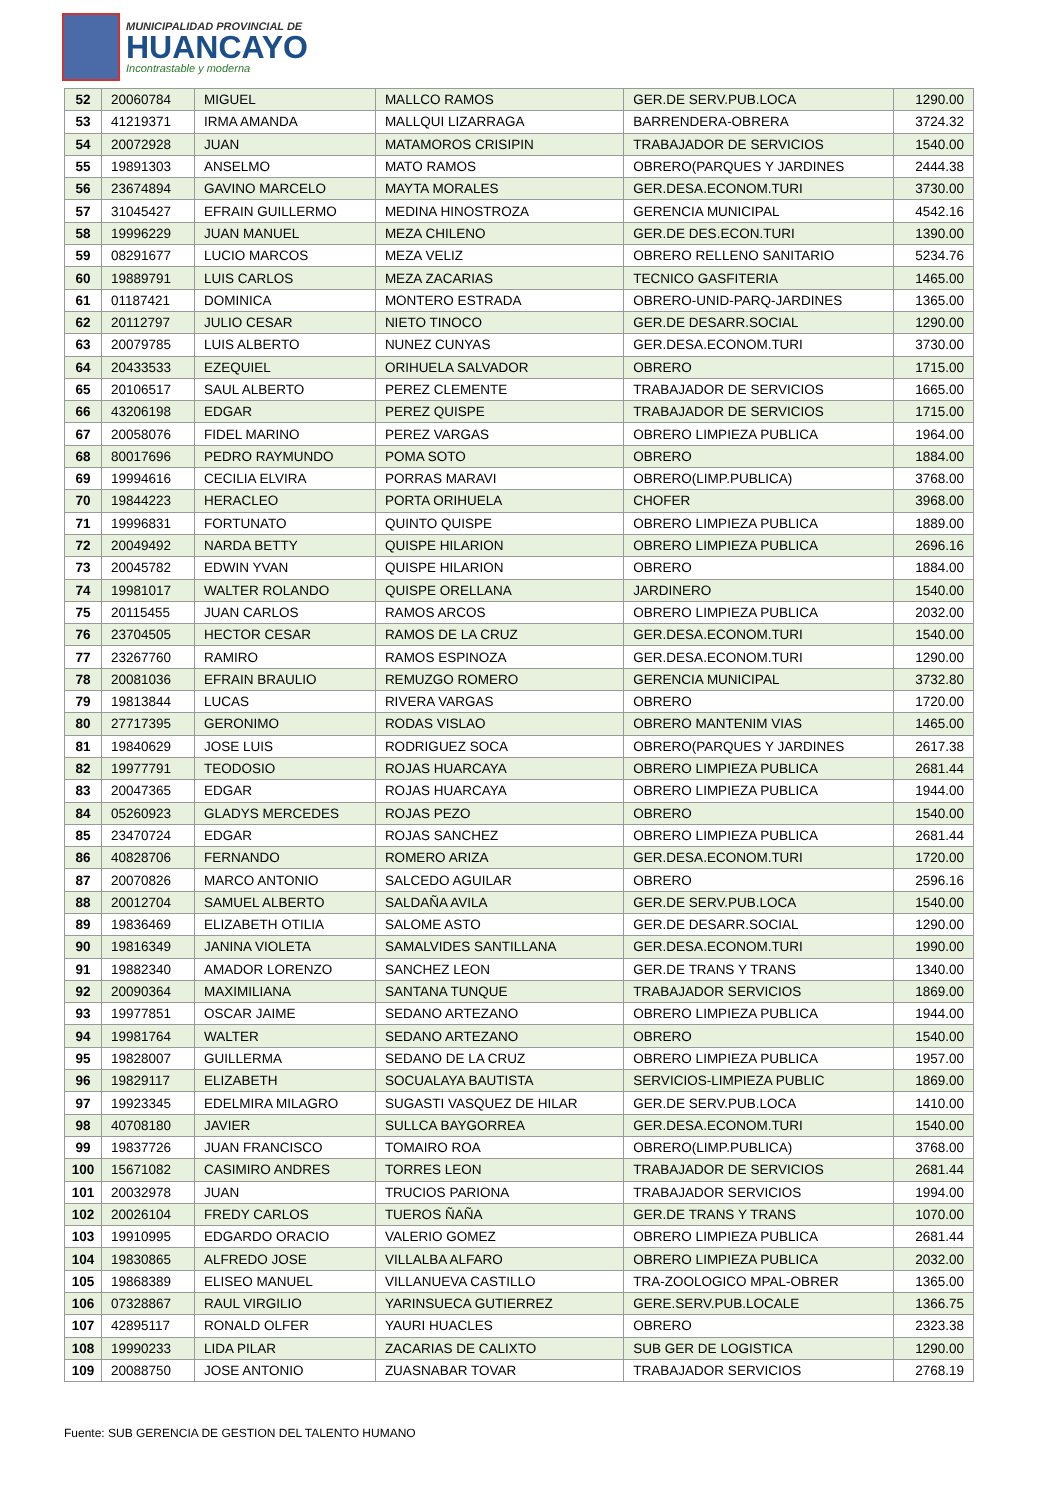MUNICIPALIDAD PROVINCIAL DE
HUANCAYO
Incontrastable y moderna
| 52 | 20060784 | MIGUEL | MALLCO RAMOS | GER.DE SERV.PUB.LOCA | 1290.00 |
| 53 | 41219371 | IRMA AMANDA | MALLQUI LIZARRAGA | BARRENDERA-OBRERA | 3724.32 |
| 54 | 20072928 | JUAN | MATAMOROS CRISIPIN | TRABAJADOR DE SERVICIOS | 1540.00 |
| 55 | 19891303 | ANSELMO | MATO RAMOS | OBRERO(PARQUES Y JARDINES | 2444.38 |
| 56 | 23674894 | GAVINO MARCELO | MAYTA MORALES | GER.DESA.ECONOM.TURI | 3730.00 |
| 57 | 31045427 | EFRAIN GUILLERMO | MEDINA HINOSTROZA | GERENCIA MUNICIPAL | 4542.16 |
| 58 | 19996229 | JUAN MANUEL | MEZA CHILENO | GER.DE DES.ECON.TURI | 1390.00 |
| 59 | 08291677 | LUCIO MARCOS | MEZA VELIZ | OBRERO RELLENO SANITARIO | 5234.76 |
| 60 | 19889791 | LUIS CARLOS | MEZA ZACARIAS | TECNICO GASFITERIA | 1465.00 |
| 61 | 01187421 | DOMINICA | MONTERO ESTRADA | OBRERO-UNID-PARQ-JARDINES | 1365.00 |
| 62 | 20112797 | JULIO CESAR | NIETO TINOCO | GER.DE DESARR.SOCIAL | 1290.00 |
| 63 | 20079785 | LUIS ALBERTO | NUNEZ CUNYAS | GER.DESA.ECONOM.TURI | 3730.00 |
| 64 | 20433533 | EZEQUIEL | ORIHUELA SALVADOR | OBRERO | 1715.00 |
| 65 | 20106517 | SAUL ALBERTO | PEREZ CLEMENTE | TRABAJADOR DE SERVICIOS | 1665.00 |
| 66 | 43206198 | EDGAR | PEREZ QUISPE | TRABAJADOR DE SERVICIOS | 1715.00 |
| 67 | 20058076 | FIDEL MARINO | PEREZ VARGAS | OBRERO LIMPIEZA PUBLICA | 1964.00 |
| 68 | 80017696 | PEDRO RAYMUNDO | POMA SOTO | OBRERO | 1884.00 |
| 69 | 19994616 | CECILIA ELVIRA | PORRAS MARAVI | OBRERO(LIMP.PUBLICA) | 3768.00 |
| 70 | 19844223 | HERACLEO | PORTA ORIHUELA | CHOFER | 3968.00 |
| 71 | 19996831 | FORTUNATO | QUINTO QUISPE | OBRERO LIMPIEZA PUBLICA | 1889.00 |
| 72 | 20049492 | NARDA BETTY | QUISPE HILARION | OBRERO LIMPIEZA PUBLICA | 2696.16 |
| 73 | 20045782 | EDWIN YVAN | QUISPE HILARION | OBRERO | 1884.00 |
| 74 | 19981017 | WALTER ROLANDO | QUISPE ORELLANA | JARDINERO | 1540.00 |
| 75 | 20115455 | JUAN CARLOS | RAMOS ARCOS | OBRERO LIMPIEZA PUBLICA | 2032.00 |
| 76 | 23704505 | HECTOR CESAR | RAMOS DE LA CRUZ | GER.DESA.ECONOM.TURI | 1540.00 |
| 77 | 23267760 | RAMIRO | RAMOS ESPINOZA | GER.DESA.ECONOM.TURI | 1290.00 |
| 78 | 20081036 | EFRAIN BRAULIO | REMUZGO ROMERO | GERENCIA MUNICIPAL | 3732.80 |
| 79 | 19813844 | LUCAS | RIVERA VARGAS | OBRERO | 1720.00 |
| 80 | 27717395 | GERONIMO | RODAS VISLAO | OBRERO MANTENIM VIAS | 1465.00 |
| 81 | 19840629 | JOSE LUIS | RODRIGUEZ SOCA | OBRERO(PARQUES Y JARDINES | 2617.38 |
| 82 | 19977791 | TEODOSIO | ROJAS HUARCAYA | OBRERO LIMPIEZA PUBLICA | 2681.44 |
| 83 | 20047365 | EDGAR | ROJAS HUARCAYA | OBRERO LIMPIEZA PUBLICA | 1944.00 |
| 84 | 05260923 | GLADYS MERCEDES | ROJAS PEZO | OBRERO | 1540.00 |
| 85 | 23470724 | EDGAR | ROJAS SANCHEZ | OBRERO LIMPIEZA PUBLICA | 2681.44 |
| 86 | 40828706 | FERNANDO | ROMERO ARIZA | GER.DESA.ECONOM.TURI | 1720.00 |
| 87 | 20070826 | MARCO ANTONIO | SALCEDO AGUILAR | OBRERO | 2596.16 |
| 88 | 20012704 | SAMUEL ALBERTO | SALDAÑA AVILA | GER.DE SERV.PUB.LOCA | 1540.00 |
| 89 | 19836469 | ELIZABETH OTILIA | SALOME ASTO | GER.DE DESARR.SOCIAL | 1290.00 |
| 90 | 19816349 | JANINA VIOLETA | SAMALVIDES SANTILLANA | GER.DESA.ECONOM.TURI | 1990.00 |
| 91 | 19882340 | AMADOR LORENZO | SANCHEZ LEON | GER.DE TRANS Y TRANS | 1340.00 |
| 92 | 20090364 | MAXIMILIANA | SANTANA TUNQUE | TRABAJADOR SERVICIOS | 1869.00 |
| 93 | 19977851 | OSCAR JAIME | SEDANO ARTEZANO | OBRERO LIMPIEZA PUBLICA | 1944.00 |
| 94 | 19981764 | WALTER | SEDANO ARTEZANO | OBRERO | 1540.00 |
| 95 | 19828007 | GUILLERMA | SEDANO DE LA CRUZ | OBRERO LIMPIEZA PUBLICA | 1957.00 |
| 96 | 19829117 | ELIZABETH | SOCUALAYA BAUTISTA | SERVICIOS-LIMPIEZA PUBLIC | 1869.00 |
| 97 | 19923345 | EDELMIRA MILAGRO | SUGASTI VASQUEZ DE HILAR | GER.DE SERV.PUB.LOCA | 1410.00 |
| 98 | 40708180 | JAVIER | SULLCA BAYGORREA | GER.DESA.ECONOM.TURI | 1540.00 |
| 99 | 19837726 | JUAN FRANCISCO | TOMAIRO ROA | OBRERO(LIMP.PUBLICA) | 3768.00 |
| 100 | 15671082 | CASIMIRO ANDRES | TORRES LEON | TRABAJADOR DE SERVICIOS | 2681.44 |
| 101 | 20032978 | JUAN | TRUCIOS PARIONA | TRABAJADOR SERVICIOS | 1994.00 |
| 102 | 20026104 | FREDY CARLOS | TUEROS ÑAÑA | GER.DE TRANS Y TRANS | 1070.00 |
| 103 | 19910995 | EDGARDO ORACIO | VALERIO GOMEZ | OBRERO LIMPIEZA PUBLICA | 2681.44 |
| 104 | 19830865 | ALFREDO JOSE | VILLALBA ALFARO | OBRERO LIMPIEZA PUBLICA | 2032.00 |
| 105 | 19868389 | ELISEO MANUEL | VILLANUEVA CASTILLO | TRA-ZOOLOGICO MPAL-OBRER | 1365.00 |
| 106 | 07328867 | RAUL VIRGILIO | YARINSUECA GUTIERREZ | GERE.SERV.PUB.LOCALE | 1366.75 |
| 107 | 42895117 | RONALD OLFER | YAURI HUACLES | OBRERO | 2323.38 |
| 108 | 19990233 | LIDA PILAR | ZACARIAS DE CALIXTO | SUB GER DE LOGISTICA | 1290.00 |
| 109 | 20088750 | JOSE ANTONIO | ZUASNABAR TOVAR | TRABAJADOR SERVICIOS | 2768.19 |
Fuente: SUB GERENCIA DE GESTION DEL TALENTO HUMANO